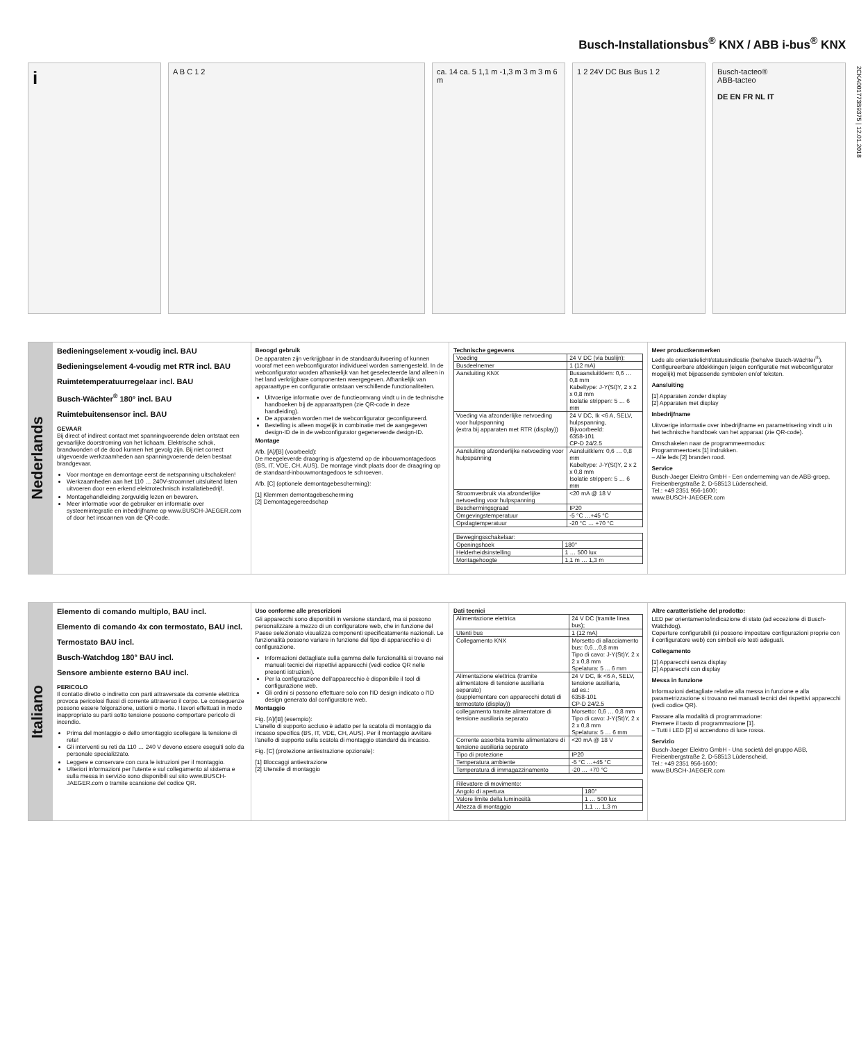Busch-Installationsbus<sup>®</sup> KNX / ABB i-bus<sup>®</sup> KNX
2CKA001773B9375 | 12.01.2018
i
A B C 1 2 ca. 14 ca. 5 1,1 m -1,3 m 3 m 3 m 6 m
1 2 24V DC Bus Bus 1 2 Busch-tacteo®
ABB-tacteo
DE EN FR NL IT
Nederlands
Bedieningselement x-voudig incl. BAU
Bedieningselement 4-voudig met RTR incl. BAU
Ruimtetemperatuurregelaar incl. BAU
Busch-Wächter<sup>®</sup> 180° incl. BAU
Ruimtebuitensensor incl. BAU
GEVAAR
Bij direct of indirect contact met spanningvoerende delen ontstaat een gevaarlijke doorstroming van het lichaam. Elektrische schok, brandwonden of de dood kunnen het gevolg zijn. Bij niet correct uitgevoerde werkzaamheden aan spanningvoerende delen bestaat brandgevaar.
Voor montage en demontage eerst de netspanning uitschakelen!
Werkzaamheden aan het 110 … 240V-stroomnet uitsluitend laten uitvoeren door een erkend elektrotechnisch installatiebedrijf.
Montagehandleiding zorgvuldig lezen en bewaren.
Meer informatie voor de gebruiker en informatie over systeemintegratie en inbedrijfname op www.BUSCH-JAEGER.com of door het inscannen van de QR-code.
Beoogd gebruik
De apparaten zijn verkrijgbaar in de standaarduitvoering of kunnen vooraf met een webconfigurator individueel worden samengesteld. In de webconfigurator worden afhankelijk van het geselecteerde land alleen in het land verkrijgbare componenten weergegeven. Afhankelijk van apparaattype en configuratie ontstaan verschillende functionaliteiten.
Uitvoerige informatie over de functieomvang vindt u in de technische handboeken bij de apparaattypen (zie QR-code in deze handleiding).
De apparaten worden met de webconfigurator geconfigureerd.
Bestelling is alleen mogelijk in combinatie met de aangegeven design-ID de in de webconfigurator gegenereerde design-ID.
Montage
Afb. [A]/[B] (voorbeeld):
De meegeleverde draagring is afgestemd op de inbouwmontagedoos (BS, IT, VDE, CH, AUS). De montage vindt plaats door de draagring op de standaard-inbouwmontagedoos te schroeven.
Afb. [C] (optionele demontagebescherming):
[1] Klemmen demontagebescherming
[2] Demontagegereedschap
Technische gegevens
| Voeding | 24 V DC (via buslijn); |
| Busdeelnemer | 1 (12 mA) |
| Aansluiting KNX | Busaansluitklem: 0,6 … 0,8 mm Kabeltype: J-Y(St)Y, 2 x 2 x 0,8 mm Isolatie strippen: 5 … 6 mm |
| Voeding via afzonderlijke netvoeding voor hulpspanning (extra bij apparaten met RTR (display)) | 24 V DC, Ik <6 A, SELV, hulpspanning, Bijvoorbeeld: 6358-101 CP-D 24/2.5 |
| Aansluiting afzonderlijke netvoeding voor hulpspanning | Aansluitklem: 0,6 … 0,8 mm Kabeltype: J-Y(St)Y, 2 x 2 x 0,8 mm Isolatie strippen: 5 … 6 mm |
| Stroomverbruik via afzonderlijke netvoeding voor hulpspanning | <20 mA @ 18 V |
| Beschermingsgraad | IP20 |
| Omgevingstemperatuur | -5 °C …+45 °C |
| Opslagtemperatuur | -20 °C … +70 °C |
| Bewegingsschakelaar: | |
| Openingshoek | 180° |
| Helderheidsinstelling | 1 … 500 lux |
| Montagehoogte | 1,1 m … 1,3 m |
Meer productkenmerken
Leds als oriëntatielicht/statusindicatie (behalve Busch-Wächter<sup>®</sup>).
Configureerbare afdekkingen (eigen configuratie met webconfigurator mogelijk) met bijpassende symbolen en/of teksten.
Aansluiting
[1] Apparaten zonder display
[2] Apparaten met display
Inbedrijfname
Uitvoerige informatie over inbedrijfname en parametrisering vindt u in het technische handboek van het apparaat (zie QR-code).
Omschakelen naar de programmeermodus:
Programmeertoets [1] indrukken.
– Alle leds [2] branden rood.
Service
Busch-Jaeger Elektro GmbH - Een onderneming van de ABB-groep,
Freisenbergstraße 2, D-58513 Lüdenscheid,
Tel.: +49 2351 956-1600;
www.BUSCH-JAEGER.com
Italiano
Elemento di comando multiplo, BAU incl.
Elemento di comando 4x con termostato, BAU incl.
Termostato BAU incl.
Busch-Watchdog 180° BAU incl.
Sensore ambiente esterno BAU incl.
PERICOLO
Il contatto diretto o indiretto con parti attraversate da corrente elettrica provoca pericolosi flussi di corrente attraverso il corpo. Le conseguenze possono essere folgorazione, ustioni o morte. I lavori effettuati in modo inappropriato su parti sotto tensione possono comportare pericolo di incendio.
Prima del montaggio o dello smontaggio scollegare la tensione di rete!
Gli interventi su reti da 110 … 240 V devono essere eseguiti solo da personale specializzato.
Leggere e conservare con cura le istruzioni per il montaggio.
Ulteriori informazioni per l'utente e sul collegamento al sistema e sulla messa in servizio sono disponibili sul sito www.BUSCH-JAEGER.com o tramite scansione del codice QR.
Uso conforme alle prescrizioni
Gli apparecchi sono disponibili in versione standard, ma si possono personalizzare a mezzo di un configuratore web, che in funzione del Paese selezionato visualizza componenti specificatamente nazionali. Le funzionalità possono variare in funzione del tipo di apparecchio e di configurazione.
Informazioni dettagliate sulla gamma delle funzionalità si trovano nei manuali tecnici dei rispettivi apparecchi (vedi codice QR nelle presenti istruzioni).
Per la configurazione dell'apparecchio è disponibile il tool di configurazione web.
Gli ordini si possono effettuare solo con l'ID design indicato o l'ID design generato dal configuratore web.
Montaggio
Fig. [A]/[B] (esempio):
L'anello di supporto accluso è adatto per la scatola di montaggio da incasso specifica (BS, IT, VDE, CH, AUS). Per il montaggio avvitare l'anello di supporto sulla scatola di montaggio standard da incasso.
Fig. [C] (protezione antiestrazione opzionale):
[1] Bloccaggi antiestrazione
[2] Utensile di montaggio
Dati tecnici
| Alimentazione elettrica | 24 V DC (tramite linea bus); |
| Utenti bus | 1 (12 mA) |
| Collegamento KNX | Morsetto di allacciamento bus: 0,6…0,8 mm Tipo di cavo: J-Y(St)Y, 2 x 2 x 0,8 mm Spelatura: 5 ... 6 mm |
| Alimentazione elettrica (tramite alimentatore di tensione ausiliaria separato) (supplementare con apparecchi dotati di termostato (display)) | 24 V DC, Ik <6 A, SELV, tensione ausiliaria, ad es.: 6358-101 CP-D 24/2.5 |
| collegamento tramite alimentatore di tensione ausiliaria separato | Morsetto: 0,6 … 0,8 mm Tipo di cavo: J-Y(St)Y, 2 x 2 x 0,8 mm Spelatura: 5 … 6 mm |
| Corrente assorbita tramite alimentatore di tensione ausiliaria separato | <20 mA @ 18 V |
| Tipo di protezione | IP20 |
| Temperatura ambiente | -5 °C …+45 °C |
| Temperatura di immagazzinamento | -20 … +70 °C |
| Rilevatore di movimento: | |
| Angolo di apertura | 180° |
| Valore limite della luminosità | 1 … 500 lux |
| Altezza di montaggio | 1,1 … 1,3 m |
Altre caratteristiche del prodotto:
LED per orientamento/indicazione di stato (ad eccezione di Busch-Watchdog).
Coperture configurabili (si possono impostare configurazioni proprie con il configuratore web) con simboli e/o testi adeguati.
Collegamento
[1] Apparecchi senza display
[2] Apparecchi con display
Messa in funzione
Informazioni dettagliate relative alla messa in funzione e alla parametrizzazione si trovano nei manuali tecnici dei rispettivi apparecchi (vedi codice QR).
Passare alla modalità di programmazione:
Premere il tasto di programmazione [1].
– Tutti i LED [2] si accendono di luce rossa.
Servizio
Busch-Jaeger Elektro GmbH - Una società del gruppo ABB, Freisenbergstraße 2, D-58513 Lüdenscheid,
Tel.: +49 2351 956-1600;
www.BUSCH-JAEGER.com